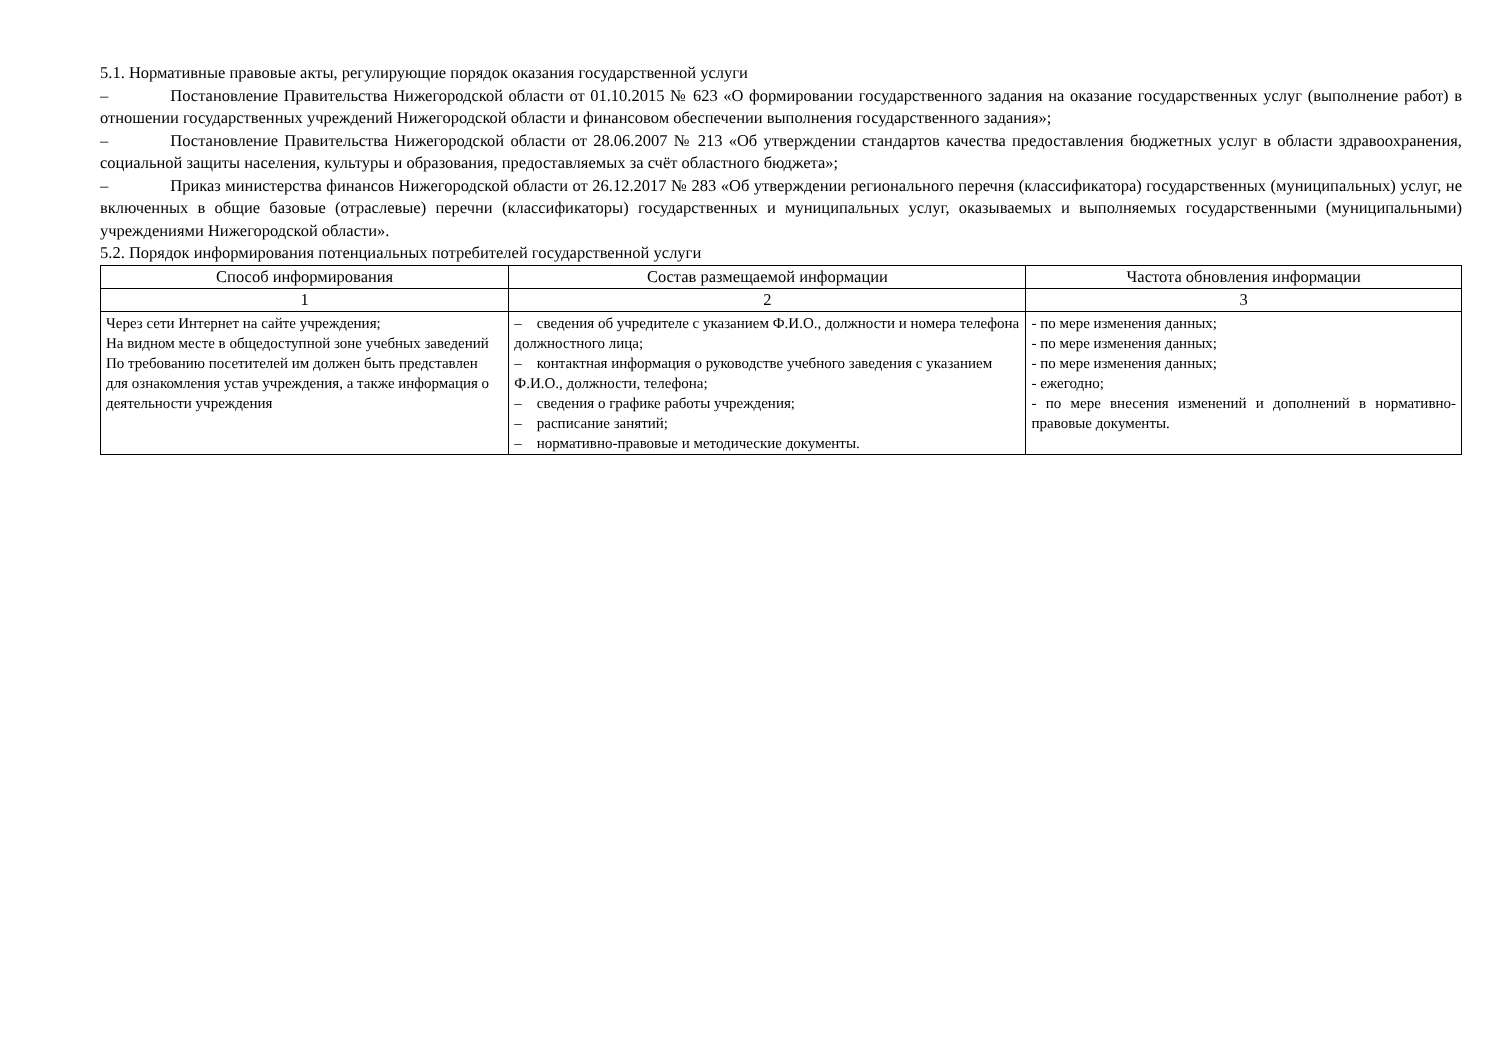5.1. Нормативные правовые акты, регулирующие порядок оказания государственной услуги
– Постановление Правительства Нижегородской области от 01.10.2015 № 623 «О формировании государственного задания на оказание государственных услуг (выполнение работ) в отношении государственных учреждений Нижегородской области и финансовом обеспечении выполнения государственного задания»;
– Постановление Правительства Нижегородской области от 28.06.2007 № 213 «Об утверждении стандартов качества предоставления бюджетных услуг в области здравоохранения, социальной защиты населения, культуры и образования, предоставляемых за счёт областного бюджета»;
– Приказ министерства финансов Нижегородской области от 26.12.2017 № 283 «Об утверждении регионального перечня (классификатора) государственных (муниципальных) услуг, не включенных в общие базовые (отраслевые) перечни (классификаторы) государственных и муниципальных услуг, оказываемых и выполняемых государственными (муниципальными) учреждениями Нижегородской области».
5.2. Порядок информирования потенциальных потребителей государственной услуги
| Способ информирования | Состав размещаемой информации | Частота обновления информации |
| --- | --- | --- |
| 1 | 2 | 3 |
| Через сети Интернет на сайте учреждения; На видном месте в общедоступной зоне учебных заведений По требованию посетителей им должен быть представлен для ознакомления устав учреждения, а также информация о деятельности учреждения | – сведения об учредителе с указанием Ф.И.О., должности и номера телефона должностного лица; – контактная информация о руководстве учебного заведения с указанием Ф.И.О., должности, телефона; – сведения о графике работы учреждения; – расписание занятий; – нормативно-правовые и методические документы. | - по мере изменения данных; - по мере изменения данных; - по мере изменения данных; - ежегодно; - по мере внесения изменений и дополнений в нормативно-правовые документы. |